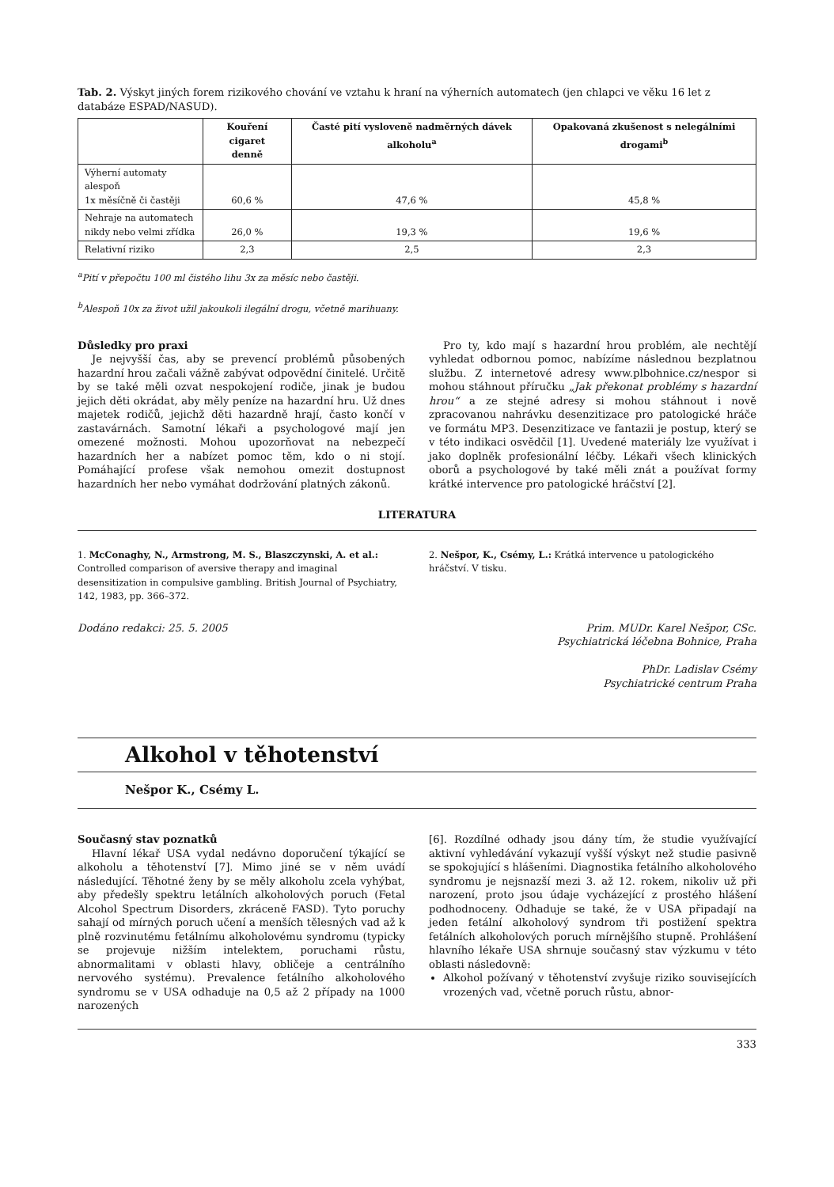Tab. 2. Výskyt jiných forem rizikového chování ve vztahu k hraní na výherních automatech (jen chlapci ve věku 16 let z databáze ESPAD/NASUD).
| | Kouření cigaret denně | Časté pití vysloveně nadměrných dávek alkoholu<sup>a</sup> | Opakovaná zkušenost s nelegálními drogami<sup>b</sup> |
| --- | --- | --- | --- |
| Výherní automaty alespoň 1x měsíčně či častěji | 60,6 % | 47,6 % | 45,8 % |
| Nehraje na automatech nikdy nebo velmi zřídka | 26,0 % | 19,3 % | 19,6 % |
| Relativní riziko | 2,3 | 2,5 | 2,3 |
<sup>a</sup> Pití v přepočtu 100 ml čistého lihu 3x za měsíc nebo častěji.
<sup>b</sup> Alespoň 10x za život užil jakoukoli ilegální drogu, včetně marihuany.
Důsledky pro praxi
Je nejvyšší čas, aby se prevencí problémů působených hazardní hrou začali vážně zabývat odpovědní činitelé. Určitě by se také měli ozvat nespokojení rodiče, jinak je budou jejich děti okrádat, aby měly peníze na hazardní hru. Už dnes majetek rodičů, jejichž děti hazardně hrají, často končí v zastavárnách. Samotní lékaři a psychologové mají jen omezené možnosti. Mohou upozorňovat na nebezpečí hazardních her a nabízet pomoc těm, kdo o ni stojí. Pomáhající profese však nemohou omezit dostupnost hazardních her nebo vymáhat dodržování platných zákonů.
Pro ty, kdo mají s hazardní hrou problém, ale nechtějí vyhledat odbornou pomoc, nabízíme následnou bezplatnou službu. Z internetové adresy www.plbohnice.cz/nespor si mohou stáhnout příručku „Jak překonat problémy s hazardní hrou“ a ze stejné adresy si mohou stáhnout i nově zpracovanou nahrávku desenzitizace pro patologické hráče ve formátu MP3. Desenzitizace ve fantazii je postup, který se v této indikaci osvědčil [1]. Uvedené materiály lze využívat i jako doplněk profesionální léčby. Lékaři všech klinických oborů a psychologové by také měli znát a používat formy krátké intervence pro patologické hráčství [2].
LITERATURA
1. McConaghy, N., Armstrong, M. S., Blaszczynski, A. et al.: Controlled comparison of aversive therapy and imaginal desensitization in compulsive gambling. British Journal of Psychiatry, 142, 1983, pp. 366–372.
2. Nešpor, K., Csémy, L.: Krátká intervence u patologického hráčství. V tisku.
Dodáno redakci: 25. 5. 2005 Prim. MUDr. Karel Nešpor, CSc.
Psychiatrická léčebna Bohnice, Praha
PhDr. Ladislav Csémy
Psychiatrické centrum Praha
Alkohol v těhotenství
Nešpor K., Csémy L.
Současný stav poznatků
Hlavní lékař USA vydal nedávno doporučení týkající se alkoholu a těhotenství [7]. Mimo jiné se v něm uvádí následující. Těhotné ženy by se měly alkoholu zcela vyhýbat, aby předešly spektru letálních alkoholových poruch (Fetal Alcohol Spectrum Disorders, zkráceně FASD). Tyto poruchy sahají od mírných poruch učení a menších tělesných vad až k plně rozvinutému fetálnímu alkoholovému syndromu (typicky se projevuje nižším intelektem, poruchami růstu, abnormalitami v oblasti hlavy, obličeje a centrálního nervového systému). Prevalence fetálního alkoholového syndromu se v USA odhaduje na 0,5 až 2 případy na 1000 narozených
[6]. Rozdílné odhady jsou dány tím, že studie využívající aktivní vyhledávání vykazují vyšší výskyt než studie pasivně se spokojující s hlášeními. Diagnostika fetálního alkoholového syndromu je nejsnazší mezi 3. až 12. rokem, nikoliv už při narození, proto jsou údaje vycházející z prostého hlášení podhodnoceny. Odhaduje se také, že v USA připadají na jeden fetální alkoholový syndrom tři postižení spektra fetálních alkoholových poruch mírnějšího stupně. Prohlášení hlavního lékaře USA shrnuje současný stav výzkumu v této oblasti následovně:
Alkohol požívaný v těhotenství zvyšuje riziko souvisejících vrozených vad, včetně poruch růstu, abnor-
333